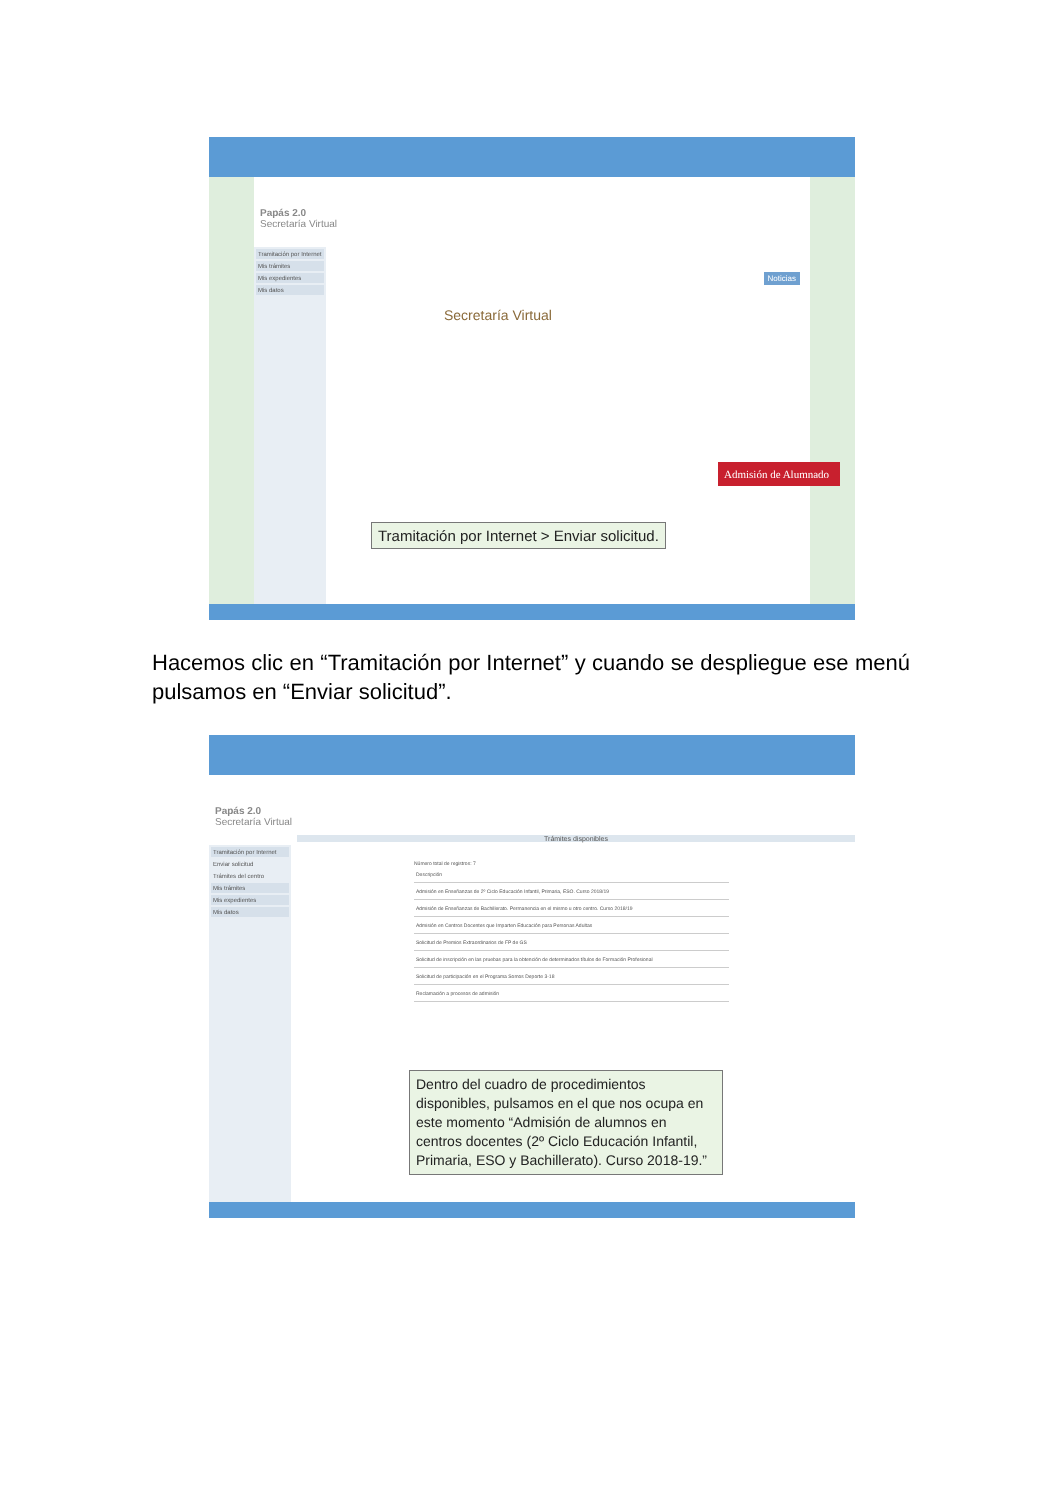Papás 2.0
Secretaría Virtual
Tramitación por Internet
Mis trámites
Mis expedientes
Mis datos
Secretaría Virtual
Noticias
Tramitación por Internet > Enviar solicitud.
Admisión de Alumnado
Hacemos clic en “Tramitación por Internet” y cuando se despliegue ese menú pulsamos en “Enviar solicitud”.
Papás 2.0
Secretaría Virtual
Tramitación por Internet
Enviar solicitud
Trámites del centro
Mis trámites
Mis expedientes
Mis datos
Trámites disponibles
Número total de registros: 7
Descripción
Admisión en Enseñanzas de 2º Ciclo Educación Infantil, Primaria, ESO. Curso 2018/19
Admisión de Enseñanzas de Bachillerato. Permanencia en el mismo u otro centro. Curso 2018/19
Admisión en Centros Docentes que Imparten Educación para Personas Adultas
Solicitud de Premios Extraordinarios de FP de GS
Solicitud de inscripción en las pruebas para la obtención de determinados títulos de Formación Profesional
Solicitud de participación en el Programa Somos Deporte 3-18
Reclamación a procesos de admisión
Dentro del cuadro de procedimientos disponibles, pulsamos en el que nos ocupa en este momento “Admisión de alumnos en centros docentes (2º Ciclo Educación Infantil, Primaria, ESO y Bachillerato). Curso 2018-19.”